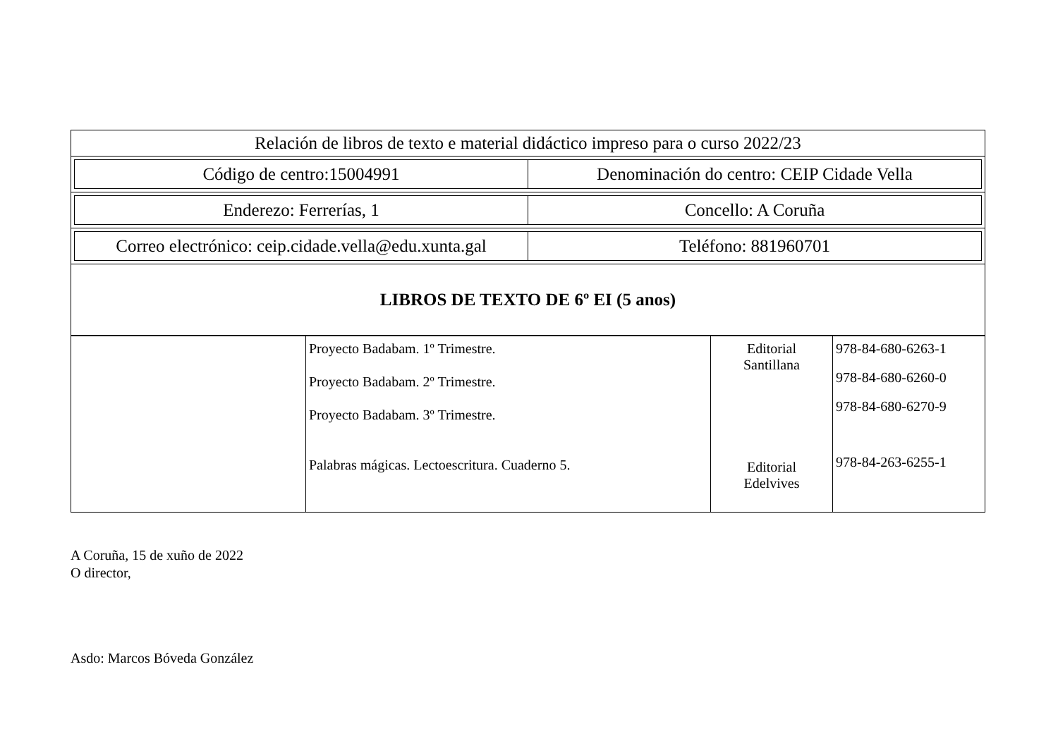| Relación de libros de texto e material didáctico impreso para o curso 2022/23 |
| / Código de centro:15004991 / Denominación do centro: CEIP Cidade Vella / |
| / Enderezo: Ferrerías, 1 / Concello: A Coruña / |
| / Correo electrónico: ceip.cidade.vella@edu.xunta.gal / Teléfono: 881960701 / |
| LIBROS DE TEXTO DE 6º EI (5 anos) |
| | Proyecto Badabam. 1º Trimestre. Proyecto Badabam. 2º Trimestre. Proyecto Badabam. 3º Trimestre. Palabras mágicas. Lectoescritura. Cuaderno 5. | Editorial Santillana Editorial Edelvives | 978-84-680-6263-1 978-84-680-6260-0 978-84-680-6270-9 978-84-263-6255-1 |
A Coruña, 15 de xuño de 2022
O director,
Asdo: Marcos Bóveda González